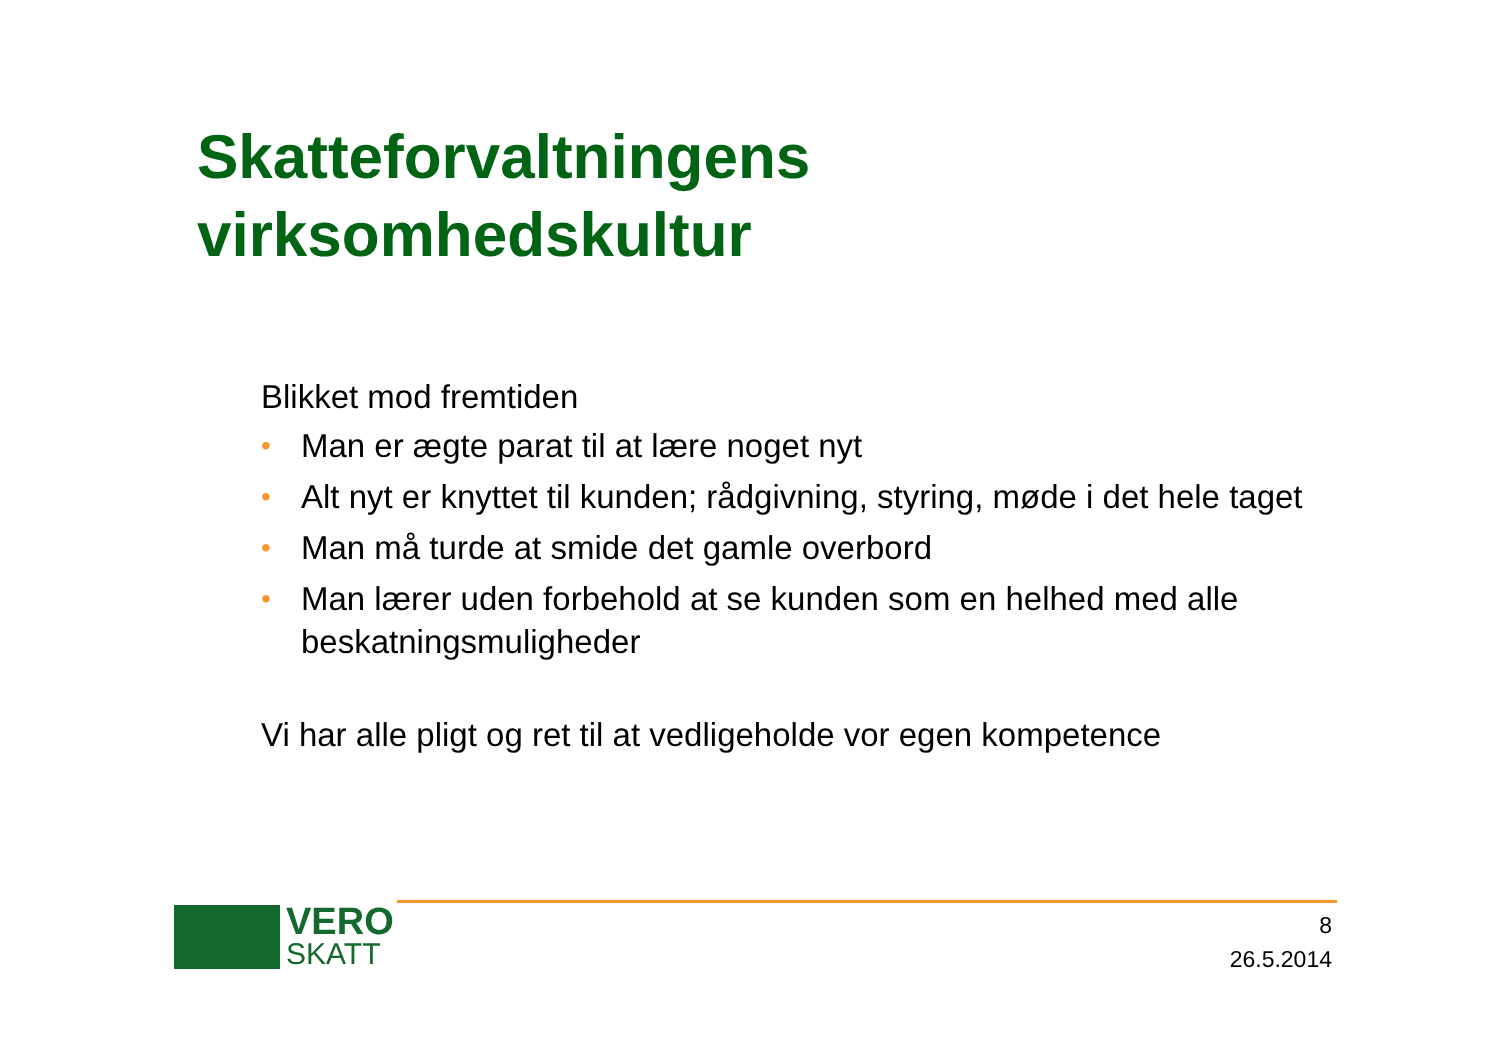Skatteforvaltningens
virksomhedskultur
Blikket mod fremtiden
• Man er ægte parat til at lære noget nyt
• Alt nyt er knyttet til kunden; rådgivning, styring, møde i det hele taget
• Man må turde at smide det gamle overbord
• Man lærer uden forbehold at se kunden som en helhed med alle beskatningsmuligheder
Vi har alle pligt og ret til at vedligeholde vor egen kompetence
VERO
SKATT
8
26.5.2014